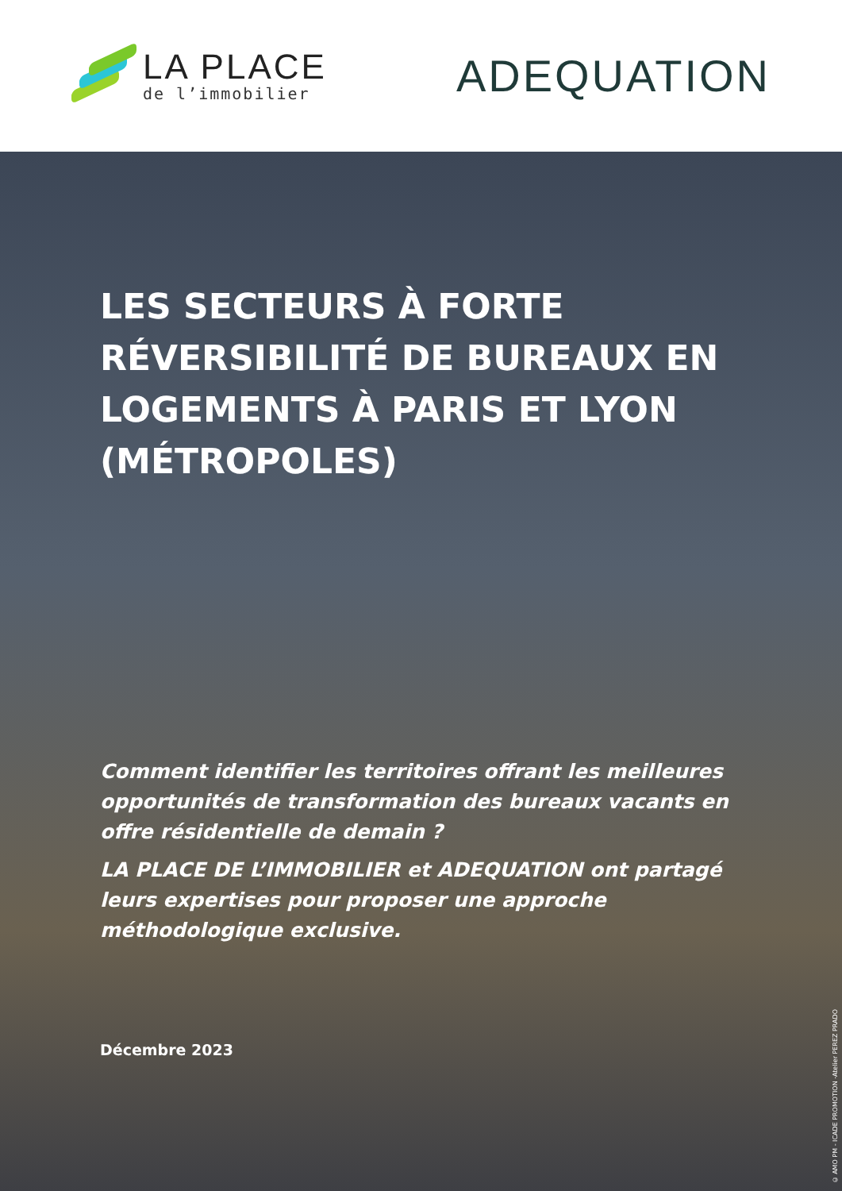LA PLACE
de l’immobilier
ADEQUATION
LES SECTEURS À FORTE RÉVERSIBILITÉ DE BUREAUX EN LOGEMENTS À PARIS ET LYON (MÉTROPOLES)
Comment identifier les territoires offrant les meilleures opportunités de transformation des bureaux vacants en offre résidentielle de demain ?
LA PLACE DE L’IMMOBILIER et ADEQUATION ont partagé leurs expertises pour proposer une approche méthodologique exclusive.
Décembre 2023
© AMO PM - ICADE PROMOTION -Atelier PEREZ PRADO